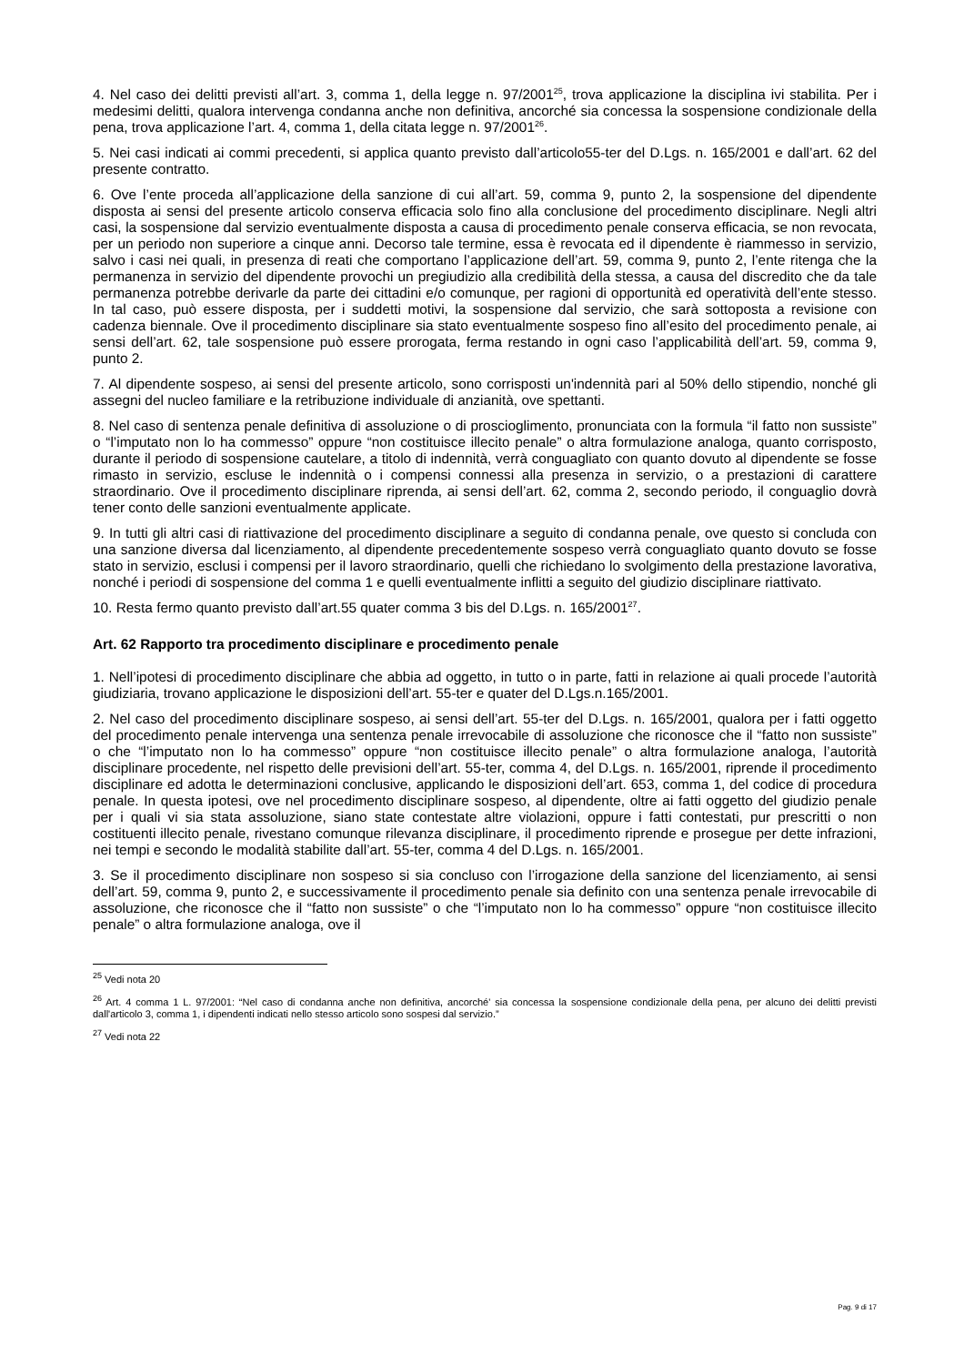4. Nel caso dei delitti previsti all’art. 3, comma 1, della legge n. 97/2001<sup>25</sup>, trova applicazione la disciplina ivi stabilita. Per i medesimi delitti, qualora intervenga condanna anche non definitiva, ancorché sia concessa la sospensione condizionale della pena, trova applicazione l’art. 4, comma 1, della citata legge n. 97/2001<sup>26</sup>.
5. Nei casi indicati ai commi precedenti, si applica quanto previsto dall’articolo55-ter del D.Lgs. n. 165/2001 e dall’art. 62 del presente contratto.
6. Ove l’ente proceda all’applicazione della sanzione di cui all’art. 59, comma 9, punto 2, la sospensione del dipendente disposta ai sensi del presente articolo conserva efficacia solo fino alla conclusione del procedimento disciplinare. Negli altri casi, la sospensione dal servizio eventualmente disposta a causa di procedimento penale conserva efficacia, se non revocata, per un periodo non superiore a cinque anni. Decorso tale termine, essa è revocata ed il dipendente è riammesso in servizio, salvo i casi nei quali, in presenza di reati che comportano l’applicazione dell’art. 59, comma 9, punto 2, l’ente ritenga che la permanenza in servizio del dipendente provochi un pregiudizio alla credibilità della stessa, a causa del discredito che da tale permanenza potrebbe derivarle da parte dei cittadini e/o comunque, per ragioni di opportunità ed operatività dell’ente stesso. In tal caso, può essere disposta, per i suddetti motivi, la sospensione dal servizio, che sarà sottoposta a revisione con cadenza biennale. Ove il procedimento disciplinare sia stato eventualmente sospeso fino all’esito del procedimento penale, ai sensi dell’art. 62, tale sospensione può essere prorogata, ferma restando in ogni caso l’applicabilità dell’art. 59, comma 9, punto 2.
7. Al dipendente sospeso, ai sensi del presente articolo, sono corrisposti un'indennità pari al 50% dello stipendio, nonché gli assegni del nucleo familiare e la retribuzione individuale di anzianità, ove spettanti.
8. Nel caso di sentenza penale definitiva di assoluzione o di proscioglimento, pronunciata con la formula “il fatto non sussiste” o “l’imputato non lo ha commesso” oppure “non costituisce illecito penale” o altra formulazione analoga, quanto corrisposto, durante il periodo di sospensione cautelare, a titolo di indennità, verrà conguagliato con quanto dovuto al dipendente se fosse rimasto in servizio, escluse le indennità o i compensi connessi alla presenza in servizio, o a prestazioni di carattere straordinario. Ove il procedimento disciplinare riprenda, ai sensi dell’art. 62, comma 2, secondo periodo, il conguaglio dovrà tener conto delle sanzioni eventualmente applicate.
9. In tutti gli altri casi di riattivazione del procedimento disciplinare a seguito di condanna penale, ove questo si concluda con una sanzione diversa dal licenziamento, al dipendente precedentemente sospeso verrà conguagliato quanto dovuto se fosse stato in servizio, esclusi i compensi per il lavoro straordinario, quelli che richiedano lo svolgimento della prestazione lavorativa, nonché i periodi di sospensione del comma 1 e quelli eventualmente inflitti a seguito del giudizio disciplinare riattivato.
10. Resta fermo quanto previsto dall’art.55 quater comma 3 bis del D.Lgs. n. 165/2001<sup>27</sup>.
Art. 62 Rapporto tra procedimento disciplinare e procedimento penale
1. Nell’ipotesi di procedimento disciplinare che abbia ad oggetto, in tutto o in parte, fatti in relazione ai quali procede l’autorità giudiziaria, trovano applicazione le disposizioni dell’art. 55-ter e quater del D.Lgs.n.165/2001.
2. Nel caso del procedimento disciplinare sospeso, ai sensi dell’art. 55-ter del D.Lgs. n. 165/2001, qualora per i fatti oggetto del procedimento penale intervenga una sentenza penale irrevocabile di assoluzione che riconosce che il “fatto non sussiste” o che “l’imputato non lo ha commesso” oppure “non costituisce illecito penale” o altra formulazione analoga, l’autorità disciplinare procedente, nel rispetto delle previsioni dell’art. 55-ter, comma 4, del D.Lgs. n. 165/2001, riprende il procedimento disciplinare ed adotta le determinazioni conclusive, applicando le disposizioni dell’art. 653, comma 1, del codice di procedura penale. In questa ipotesi, ove nel procedimento disciplinare sospeso, al dipendente, oltre ai fatti oggetto del giudizio penale per i quali vi sia stata assoluzione, siano state contestate altre violazioni, oppure i fatti contestati, pur prescritti o non costituenti illecito penale, rivestano comunque rilevanza disciplinare, il procedimento riprende e prosegue per dette infrazioni, nei tempi e secondo le modalità stabilite dall’art. 55-ter, comma 4 del D.Lgs. n. 165/2001.
3. Se il procedimento disciplinare non sospeso si sia concluso con l’irrogazione della sanzione del licenziamento, ai sensi dell’art. 59, comma 9, punto 2, e successivamente il procedimento penale sia definito con una sentenza penale irrevocabile di assoluzione, che riconosce che il “fatto non sussiste” o che “l’imputato non lo ha commesso” oppure “non costituisce illecito penale” o altra formulazione analoga, ove il
<sup>25</sup> Vedi nota 20
<sup>26</sup> Art. 4 comma 1 L. 97/2001: “Nel caso di condanna anche non definitiva, ancorché' sia concessa la sospensione condizionale della pena, per alcuno dei delitti previsti dall'articolo 3, comma 1, i dipendenti indicati nello stesso articolo sono sospesi dal servizio.”
<sup>27</sup> Vedi nota 22
Pag. 9 di 17